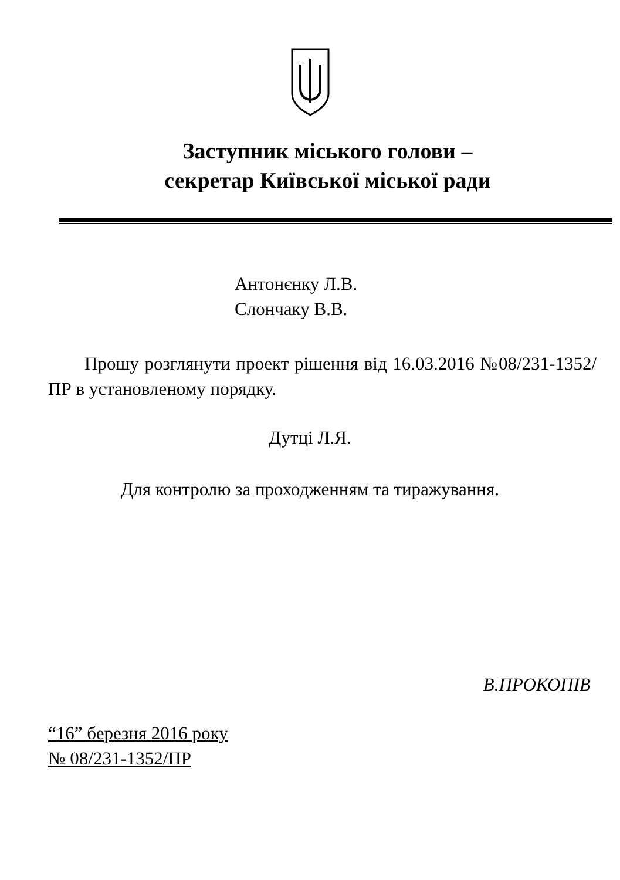Заступник міського голови –
секретар Київської міської ради
Антонєнку Л.В.
Слончаку В.В.
Прошу розглянути проект рішення від 16.03.2016 №08/231-1352/ПР в установленому порядку.
Дутці Л.Я.
Для контролю за проходженням та тиражування.
В.ПРОКОПІВ
“16” березня 2016 року
№ 08/231-1352/ПР